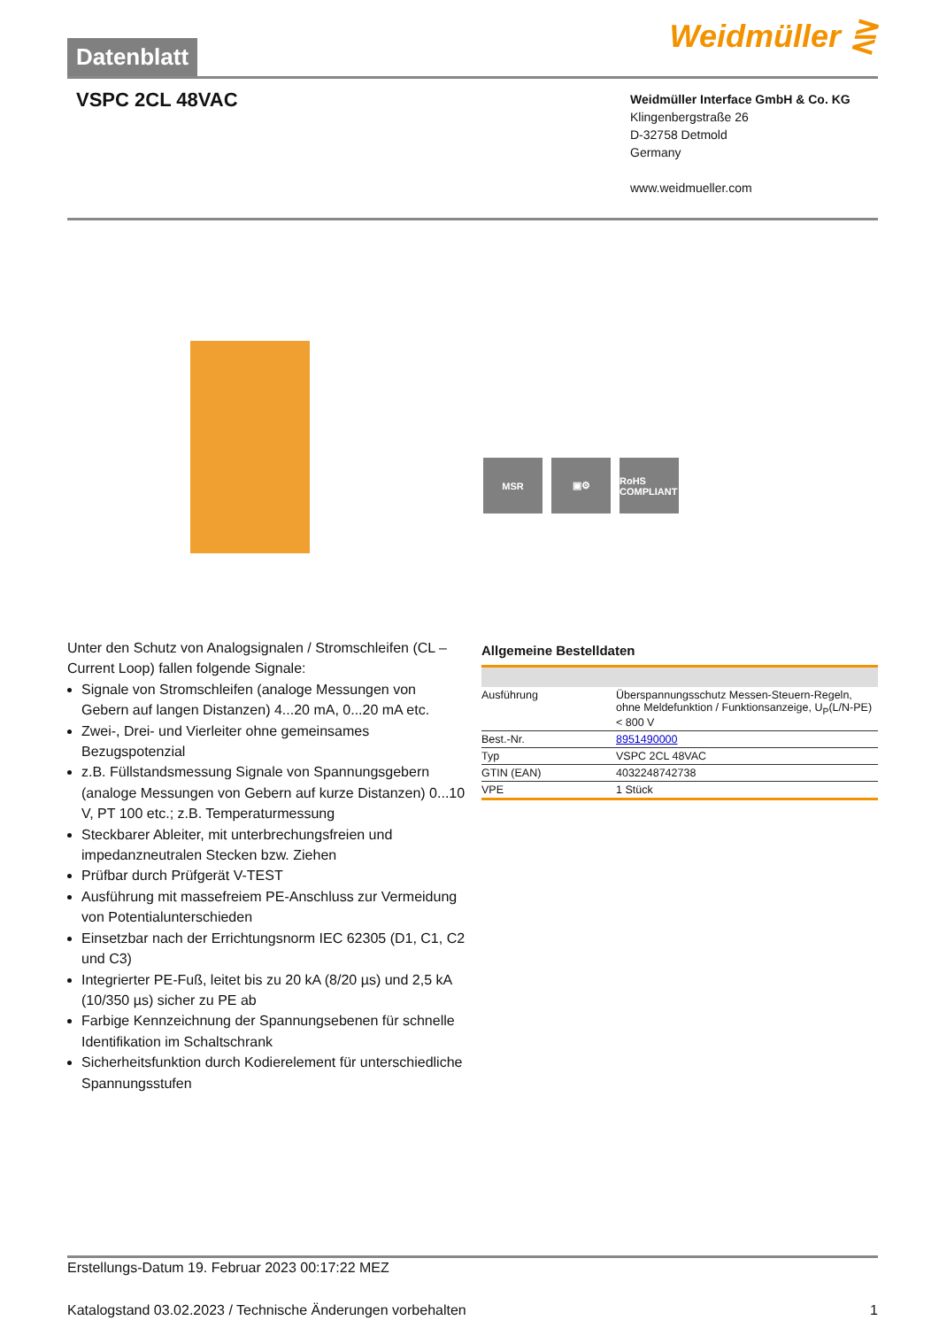Datenblatt
Weidmüller ⋛
VSPC 2CL 48VAC
Weidmüller Interface GmbH & Co. KG
Klingenbergstraße 26
D-32758 Detmold
Germany
www.weidmueller.com
MSR ▣⚙ RoHS COMPLIANT
Unter den Schutz von Analogsignalen / Stromschleifen (CL – Current Loop) fallen folgende Signale:
Signale von Stromschleifen (analoge Messungen von Gebern auf langen Distanzen) 4...20 mA, 0...20 mA etc.
Zwei-, Drei- und Vierleiter ohne gemeinsames Bezugspotenzial
z.B. Füllstandsmessung Signale von Spannungsgebern (analoge Messungen von Gebern auf kurze Distanzen) 0...10 V, PT 100 etc.; z.B. Temperaturmessung
Steckbarer Ableiter, mit unterbrechungsfreien und impedanzneutralen Stecken bzw. Ziehen
Prüfbar durch Prüfgerät V-TEST
Ausführung mit massefreiem PE-Anschluss zur Vermeidung von Potentialunterschieden
Einsetzbar nach der Errichtungsnorm IEC 62305 (D1, C1, C2 und C3)
Integrierter PE-Fuß, leitet bis zu 20 kA (8/20 µs) und 2,5 kA (10/350 µs) sicher zu PE ab
Farbige Kennzeichnung der Spannungsebenen für schnelle Identifikation im Schaltschrank
Sicherheitsfunktion durch Kodierelement für unterschiedliche Spannungsstufen
Allgemeine Bestelldaten
| Ausführung | Überspannungsschutz Messen-Steuern-Regeln, ohne Meldefunktion / Funktionsanzeige, U<sub>P</sub>(L/N-PE) < 800 V |
| Best.-Nr. | 8951490000 |
| Typ | VSPC 2CL 48VAC |
| GTIN (EAN) | 4032248742738 |
| VPE | 1 Stück |
Erstellungs-Datum 19. Februar 2023 00:17:22 MEZ
Katalogstand 03.02.2023 / Technische Änderungen vorbehalten 1